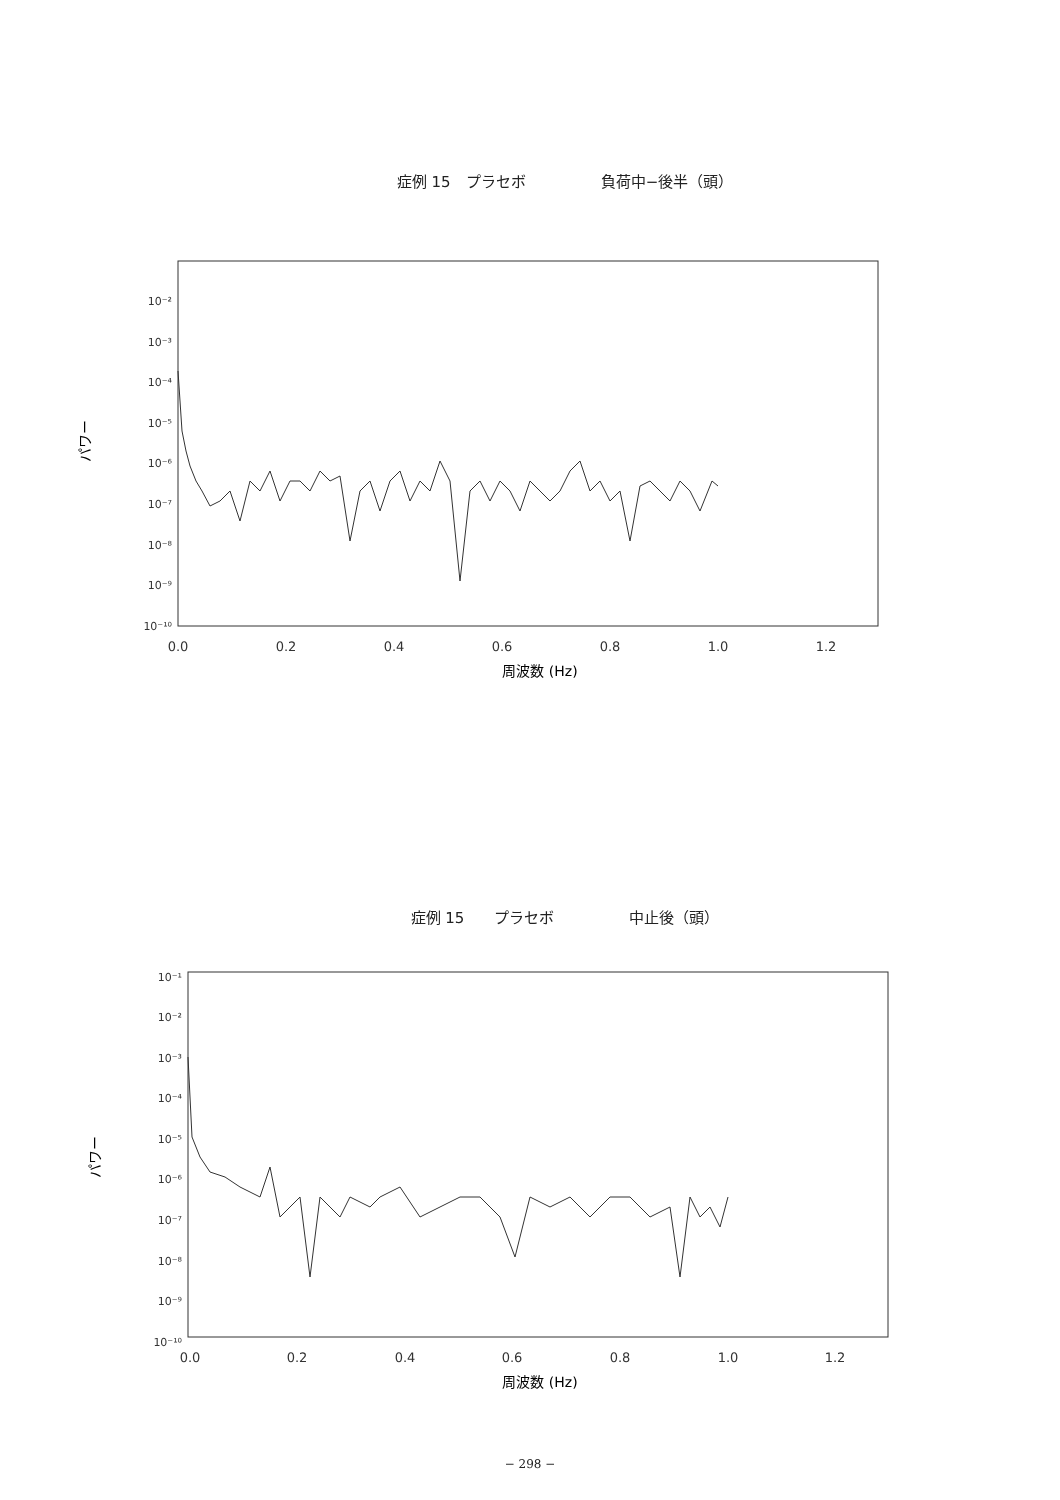症例 15　プラセボ　　　　　負荷中−後半（頭）
10⁻²
10⁻³
10⁻⁴
10⁻⁵
10⁻⁶
10⁻⁷
10⁻⁸
10⁻⁹
10⁻¹⁰
0.0
0.2
0.4
0.6
0.8
1.0
1.2
周波数 (Hz)
パワー
症例 15　　プラセボ　　　　　中止後（頭）
10⁻¹
10⁻²
10⁻³
10⁻⁴
10⁻⁵
10⁻⁶
10⁻⁷
10⁻⁸
10⁻⁹
10⁻¹⁰
0.0
0.2
0.4
0.6
0.8
1.0
1.2
周波数 (Hz)
パワー
− 298 −